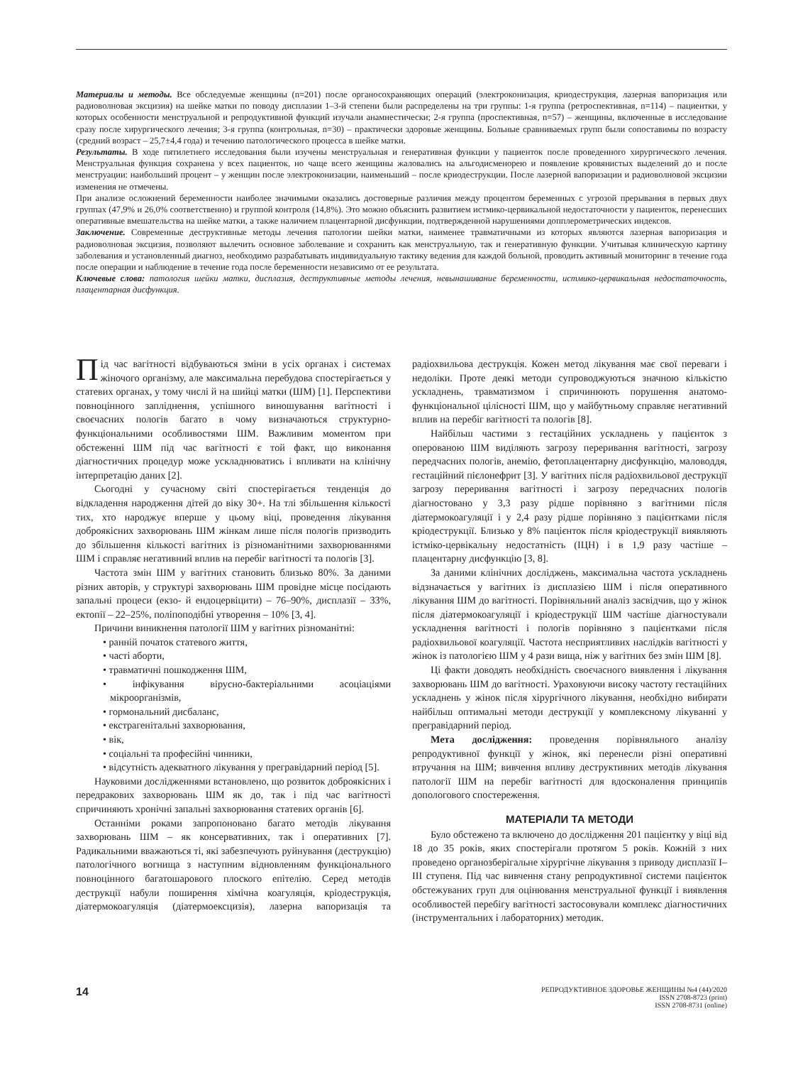Материалы и методы. Все обследуемые женщины (n=201) после органосохраняющих операций (электроконизация, криодеструкция, лазерная вапоризация или радиоволновая эксцизия) на шейке матки по поводу дисплазии 1–3-й степени были распределены на три группы: 1-я группа (ретроспективная, n=114) – пациентки, у которых особенности менструальной и репродуктивной функций изучали анамнестически; 2-я группа (проспективная, n=57) – женщины, включенные в исследование сразу после хирургического лечения; 3-я группа (контрольная, n=30) – практически здоровые женщины. Больные сравниваемых групп были сопоставимы по возрасту (средний возраст – 25,7±4,4 года) и течению патологического процесса в шейке матки.
Результаты. В ходе пятилетнего исследования были изучены менструальная и генеративная функции у пациенток после проведенного хирургического лечения. Менструальная функция сохранена у всех пациенток, но чаще всего женщины жаловались на альгодисменорею и появление кровянистых выделений до и после менструации: наибольший процент – у женщин после электроконизации, наименьший – после криодеструкции. После лазерной вапоризации и радиоволновой эксцизии изменения не отмечены.
При анализе осложнений беременности наиболее значимыми оказались достоверные различия между процентом беременных с угрозой прерывания в первых двух группах (47,9% и 26,0% соответственно) и группой контроля (14,8%). Это можно объяснить развитием истмико-цервикальной недостаточности у пациенток, перенесших оперативные вмешательства на шейке матки, а также наличием плацентарной дисфункции, подтвержденной нарушениями допплерометрических индексов.
Заключение. Современные деструктивные методы лечения патологии шейки матки, наименее травматичными из которых являются лазерная вапоризация и радиоволновая эксцизия, позволяют вылечить основное заболевание и сохранить как менструальную, так и генеративную функции. Учитывая клиническую картину заболевания и установленный диагноз, необходимо разрабатывать индивидуальную тактику ведения для каждой больной, проводить активный мониторинг в течение года после операции и наблюдение в течение года после беременности независимо от ее результата.
Ключевые слова: патология шейки матки, дисплазия, деструктивные методы лечения, невынашивание беременности, истмико-цервикальная недостаточность, плацентарная дисфункция.
Під час вагітності відбуваються зміни в усіх органах і системах жіночого організму, але максимальна перебудова спостерігається у статевих органах, у тому числі й на шийці матки (ШМ) [1]. Перспективи повноцінного запліднення, успішного виношування вагітності і своєчасних пологів багато в чому визначаються структурно-функціональними особливостями ШМ. Важливим моментом при обстеженні ШМ під час вагітності є той факт, що виконання діагностичних процедур може ускладнюватись і впливати на клінічну інтерпретацію даних [2].
Сьогодні у сучасному світі спостерігається тенденція до відкладення народження дітей до віку 30+. На тлі збільшення кількості тих, хто народжує вперше у цьому віці, проведення лікування доброякісних захворювань ШМ жінкам лише після пологів призводить до збільшення кількості вагітних із різноманітними захворюваннями ШМ і справляє негативний вплив на перебіг вагітності та пологів [3].
Частота змін ШМ у вагітних становить близько 80%. За даними різних авторів, у структурі захворювань ШМ провідне місце посідають запальні процеси (екзо- й ендоцервіцити) – 76–90%, дисплазії – 33%, ектопії – 22–25%, поліпоподібні утворення – 10% [3, 4].
Причини виникнення патології ШМ у вагітних різноманітні:
• ранній початок статевого життя,
• часті аборти,
• травматичні пошкодження ШМ,
• інфікування вірусно-бактеріальними асоціаціями мікроорганізмів,
• гормональний дисбаланс,
• екстрагенітальні захворювання,
• вік,
• соціальні та професійні чинники,
• відсутність адекватного лікування у прегравідарний період [5].
Науковими дослідженнями встановлено, що розвиток доброякісних і передракових захворювань ШМ як до, так і під час вагітності спричиняють хронічні запальні захворювання статевих органів [6].
Останніми роками запропоновано багато методів лікування захворювань ШМ – як консервативних, так і оперативних [7]. Радикальними вважаються ті, які забезпечують руйнування (деструкцію) патологічного вогнища з наступним відновленням функціонального повноцінного багатошарового плоского епітелію. Серед методів деструкції набули поширення хімічна коагуляція, кріодеструкція, діатермокоагуляція (діатермоексцизія), лазерна вапоризація та радіохвильова деструкція. Кожен метод лікування має свої переваги і недоліки. Проте деякі методи супроводжуються значною кількістю ускладнень, травматизмом і спричинюють порушення анатомо-функціональної цілісності ШМ, що у майбутньому справляє негативний вплив на перебіг вагітності та пологів [8].
Найбільш частими з гестаційних ускладнень у пацієнток з оперованою ШМ виділяють загрозу переривання вагітності, загрозу передчасних пологів, анемію, фетоплацентарну дисфункцію, маловоддя, гестаційний пієлонефрит [3]. У вагітних після радіохвильової деструкції загрозу переривання вагітності і загрозу передчасних пологів діагностовано у 3,3 разу рідше порівняно з вагітними після діатермокоагуляції і у 2,4 разу рідше порівняно з пацієнтками після кріодеструкції. Близько у 8% пацієнток після кріодеструкції виявляють істміко-цервікальну недостатність (ІЦН) і в 1,9 разу частіше – плацентарну дисфункцію [3, 8].
За даними клінічних досліджень, максимальна частота ускладнень відзначається у вагітних із дисплазією ШМ і після оперативного лікування ШМ до вагітності. Порівняльний аналіз засвідчив, що у жінок після діатермокоагуляції і кріодеструкції ШМ частіше діагностували ускладнення вагітності і пологів порівняно з пацієнтками після радіохвильової коагуляції. Частота несприятливих наслідків вагітності у жінок із патологією ШМ у 4 рази вища, ніж у вагітних без змін ШМ [8].
Ці факти доводять необхідність своєчасного виявлення і лікування захворювань ШМ до вагітності. Ураховуючи високу частоту гестаційних ускладнень у жінок після хірургічного лікування, необхідно вибирати найбільш оптимальні методи деструкції у комплексному лікуванні у прегравідарний період.
Мета дослідження: проведення порівняльного аналізу репродуктивної функції у жінок, які перенесли різні оперативні втручання на ШМ; вивчення впливу деструктивних методів лікування патології ШМ на перебіг вагітності для вдосконалення принципів допологового спостереження.
МАТЕРІАЛИ ТА МЕТОДИ
Було обстежено та включено до дослідження 201 пацієнтку у віці від 18 до 35 років, яких спостерігали протягом 5 років. Кожній з них проведено органозберігальне хірургічне лікування з приводу дисплазії I–III ступеня. Під час вивчення стану репродуктивної системи пацієнток обстежуваних груп для оцінювання менструальної функції і виявлення особливостей перебігу вагітності застосовували комплекс діагностичних (інструментальних і лабораторних) методик.
14
РЕПРОДУКТИВНОЕ ЗДОРОВЬЕ ЖЕНЩИНЫ №4 (44)/2020
ISSN 2708-8723 (print)
ISSN 2708-8731 (online)